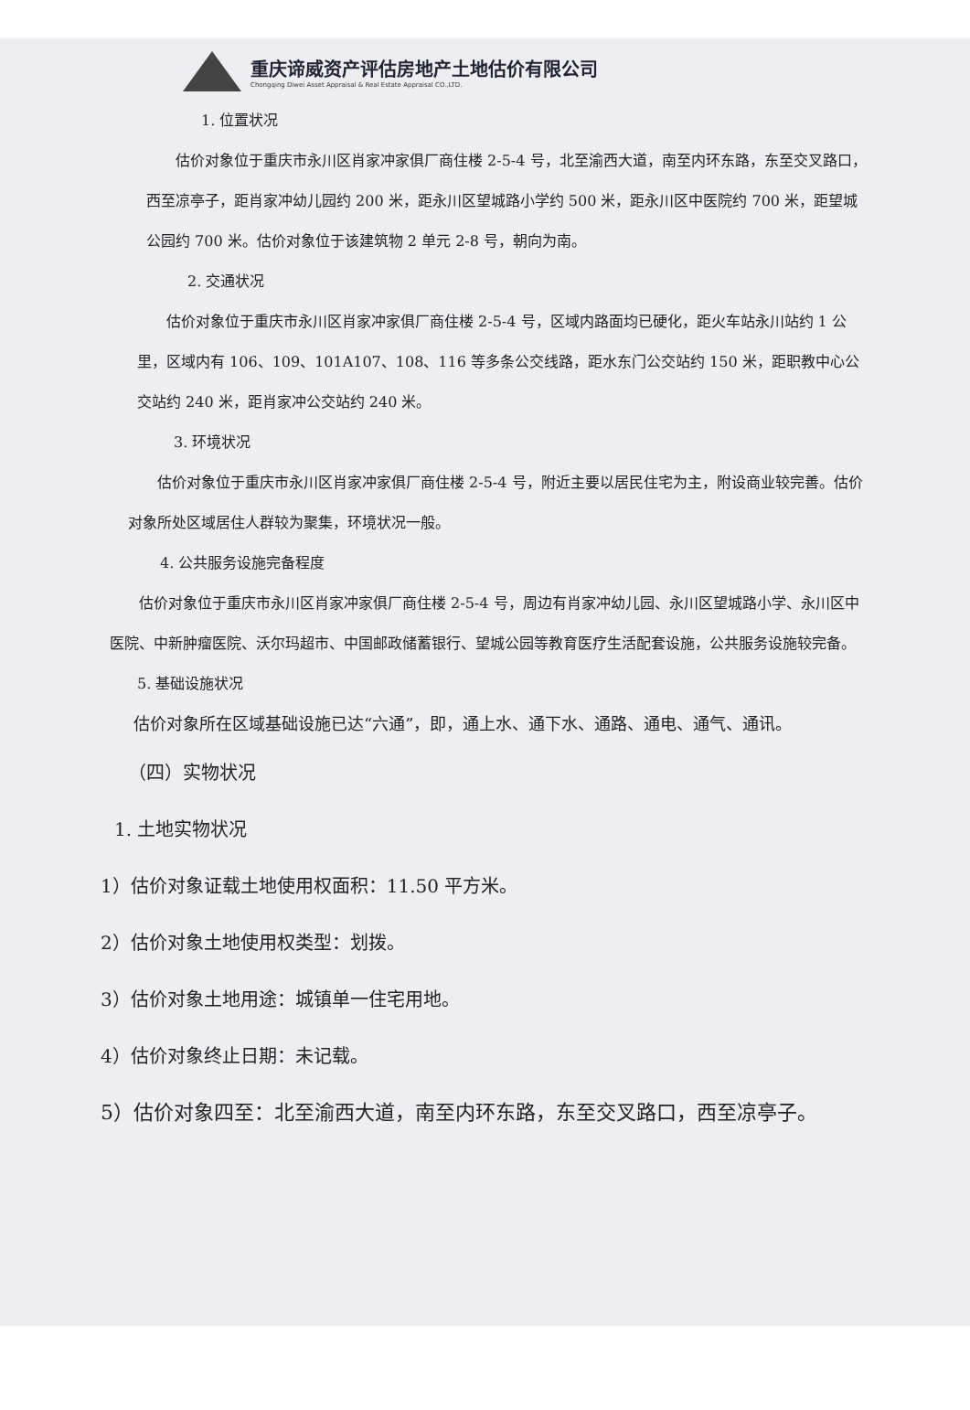重庆谛威资产评估房地产土地估价有限公司
Chongqing Diwei Asset Appraisal & Real Estate Appraisal CO.,LTD.
1. 位置状况
估价对象位于重庆市永川区肖家冲家俱厂商住楼 2-5-4 号，北至渝西大道，南至内环东路，东至交叉路口，西至凉亭子，距肖家冲幼儿园约 200 米，距永川区望城路小学约 500 米，距永川区中医院约 700 米，距望城公园约 700 米。估价对象位于该建筑物 2 单元 2-8 号，朝向为南。
2. 交通状况
估价对象位于重庆市永川区肖家冲家俱厂商住楼 2-5-4 号，区域内路面均已硬化，距火车站永川站约 1 公里，区域内有 106、109、101A107、108、116 等多条公交线路，距水东门公交站约 150 米，距职教中心公交站约 240 米，距肖家冲公交站约 240 米。
3. 环境状况
估价对象位于重庆市永川区肖家冲家俱厂商住楼 2-5-4 号，附近主要以居民住宅为主，附设商业较完善。估价对象所处区域居住人群较为聚集，环境状况一般。
4. 公共服务设施完备程度
估价对象位于重庆市永川区肖家冲家俱厂商住楼 2-5-4 号，周边有肖家冲幼儿园、永川区望城路小学、永川区中医院、中新肿瘤医院、沃尔玛超市、中国邮政储蓄银行、望城公园等教育医疗生活配套设施，公共服务设施较完备。
5. 基础设施状况
估价对象所在区域基础设施已达“六通”，即，通上水、通下水、通路、通电、通气、通讯。
（四）实物状况
1. 土地实物状况
1）估价对象证载土地使用权面积：11.50 平方米。
2）估价对象土地使用权类型：划拨。
3）估价对象土地用途：城镇单一住宅用地。
4）估价对象终止日期：未记载。
5）估价对象四至：北至渝西大道，南至内环东路，东至交叉路口，西至凉亭子。